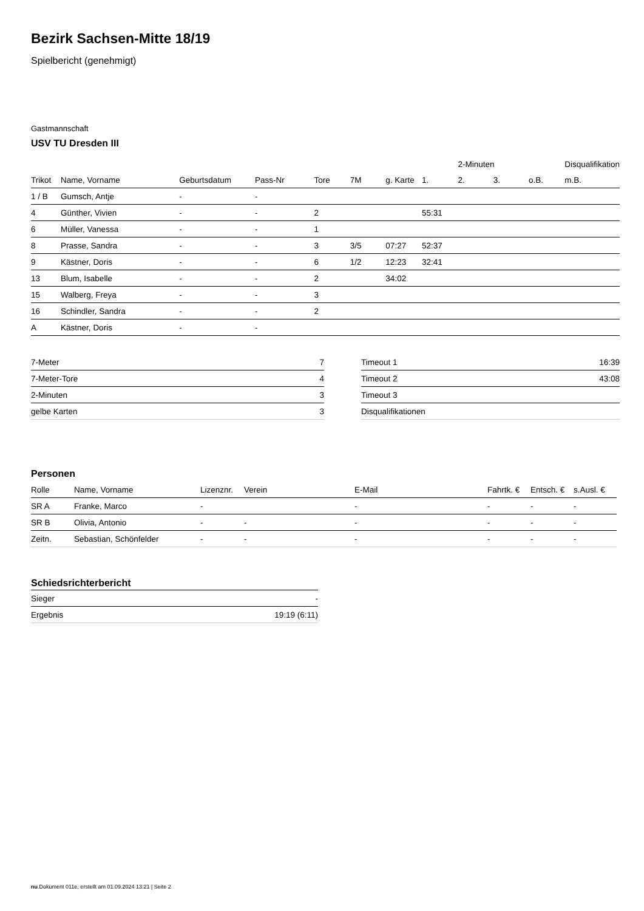Bezirk Sachsen-Mitte 18/19
Spielbericht (genehmigt)
Gastmannschaft
USV TU Dresden III
| | | | | | | | | 2-Minuten | | | Disqualifikation |
| --- | --- | --- | --- | --- | --- | --- | --- | --- | --- | --- | --- |
| Trikot | Name, Vorname | Geburtsdatum | Pass-Nr | Tore | 7M | g. Karte | 1. | 2. | 3. | o.B. | m.B. |
| 1 / B | Gumsch, Antje | - | - | | | | | | | | |
| 4 | Günther, Vivien | - | - | 2 | | | 55:31 | | | | |
| 6 | Müller, Vanessa | - | - | 1 | | | | | | | |
| 8 | Prasse, Sandra | - | - | 3 | 3/5 | 07:27 | 52:37 | | | | |
| 9 | Kästner, Doris | - | - | 6 | 1/2 | 12:23 | 32:41 | | | | |
| 13 | Blum, Isabelle | - | - | 2 | | 34:02 | | | | | |
| 15 | Walberg, Freya | - | - | 3 | | | | | | | |
| 16 | Schindler, Sandra | - | - | 2 | | | | | | | |
| A | Kästner, Doris | - | - | | | | | | | | |
| 7-Meter | 7 |
| 7-Meter-Tore | 4 |
| 2-Minuten | 3 |
| gelbe Karten | 3 |
| Timeout 1 | 16:39 |
| Timeout 2 | 43:08 |
| Timeout 3 | |
| Disqualifikationen | |
Personen
| Rolle | Name, Vorname | Lizenznr. | Verein | E-Mail | Fahrtk. € | Entsch. € | s.Ausl. € |
| --- | --- | --- | --- | --- | --- | --- | --- |
| SR A | Franke, Marco | - | | - | - | - | - |
| SR B | Olivia, Antonio | - | - | - | - | - | - |
| Zeitn. | Sebastian, Schönfelder | - | - | - | - | - | - |
Schiedsrichterbericht
| Sieger | - |
| Ergebnis | 19:19 (6:11) |
nu.Dokument 011e, erstellt am 01.09.2024 13:21 | Seite 2